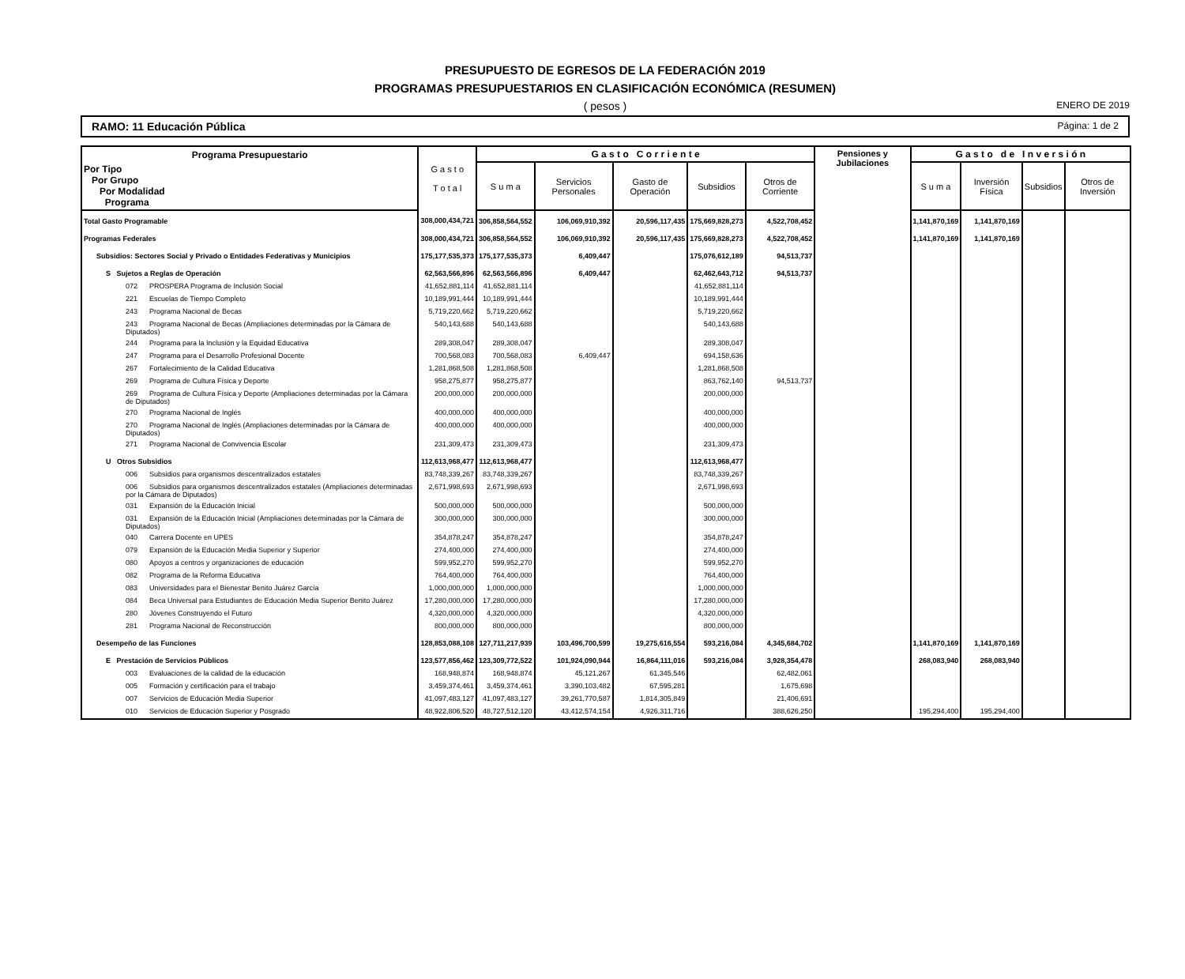PRESUPUESTO DE EGRESOS DE LA FEDERACIÓN 2019
PROGRAMAS PRESUPUESTARIOS EN CLASIFICACIÓN ECONÓMICA (RESUMEN)
( pesos ) ENERO DE 2019
RAMO: 11 Educación Pública Página: 1 de 2
| Programa Presupuestario | G a s t o T o t a l | G a s t o C o r r i e n t e | | | | | Pensiones y Jubilaciones | G a s t o d e I n v e r s i ó n | | | |
| --- | --- | --- | --- | --- | --- | --- | --- | --- | --- | --- | --- |
| Por Tipo Por Grupo Por Modalidad Programa | | S u m a | Servicios Personales | Gasto de Operación | Subsidios | Otros de Corriente | | S u m a | Inversión Física | Subsidios | Otros de Inversión |
| Total Gasto Programable | 308,000,434,721 | 306,858,564,552 | 106,069,910,392 | 20,596,117,435 | 175,669,828,273 | 4,522,708,452 | | 1,141,870,169 | 1,141,870,169 | | |
| Programas Federales | 308,000,434,721 | 306,858,564,552 | 106,069,910,392 | 20,596,117,435 | 175,669,828,273 | 4,522,708,452 | | 1,141,870,169 | 1,141,870,169 | | |
| Subsidios: Sectores Social y Privado o Entidades Federativas y Municipios | 175,177,535,373 | 175,177,535,373 | 6,409,447 | | 175,076,612,189 | 94,513,737 | | | | | |
| S Sujetos a Reglas de Operación | 62,563,566,896 | 62,563,566,896 | 6,409,447 | | 62,462,643,712 | 94,513,737 | | | | | |
| 072 PROSPERA Programa de Inclusión Social | 41,652,881,114 | 41,652,881,114 | | | 41,652,881,114 | | | | | | |
| 221 Escuelas de Tiempo Completo | 10,189,991,444 | 10,189,991,444 | | | 10,189,991,444 | | | | | | |
| 243 Programa Nacional de Becas | 5,719,220,662 | 5,719,220,662 | | | 5,719,220,662 | | | | | | |
| 243 Programa Nacional de Becas (Ampliaciones determinadas por la Cámara de Diputados) | 540,143,688 | 540,143,688 | | | 540,143,688 | | | | | | |
| 244 Programa para la Inclusión y la Equidad Educativa | 289,308,047 | 289,308,047 | | | 289,308,047 | | | | | | |
| 247 Programa para el Desarrollo Profesional Docente | 700,568,083 | 700,568,083 | 6,409,447 | | 694,158,636 | | | | | | |
| 267 Fortalecimiento de la Calidad Educativa | 1,281,868,508 | 1,281,868,508 | | | 1,281,868,508 | | | | | | |
| 269 Programa de Cultura Física y Deporte | 958,275,877 | 958,275,877 | | | 863,762,140 | 94,513,737 | | | | | |
| 269 Programa de Cultura Física y Deporte (Ampliaciones determinadas por la Cámara de Diputados) | 200,000,000 | 200,000,000 | | | 200,000,000 | | | | | | |
| 270 Programa Nacional de Inglés | 400,000,000 | 400,000,000 | | | 400,000,000 | | | | | | |
| 270 Programa Nacional de Inglés (Ampliaciones determinadas por la Cámara de Diputados) | 400,000,000 | 400,000,000 | | | 400,000,000 | | | | | | |
| 271 Programa Nacional de Convivencia Escolar | 231,309,473 | 231,309,473 | | | 231,309,473 | | | | | | |
| U Otros Subsidios | 112,613,968,477 | 112,613,968,477 | | | 112,613,968,477 | | | | | | |
| 006 Subsidios para organismos descentralizados estatales | 83,748,339,267 | 83,748,339,267 | | | 83,748,339,267 | | | | | | |
| 006 Subsidios para organismos descentralizados estatales (Ampliaciones determinadas por la Cámara de Diputados) | 2,671,998,693 | 2,671,998,693 | | | 2,671,998,693 | | | | | | |
| 031 Expansión de la Educación Inicial | 500,000,000 | 500,000,000 | | | 500,000,000 | | | | | | |
| 031 Expansión de la Educación Inicial (Ampliaciones determinadas por la Cámara de Diputados) | 300,000,000 | 300,000,000 | | | 300,000,000 | | | | | | |
| 040 Carrera Docente en UPES | 354,878,247 | 354,878,247 | | | 354,878,247 | | | | | | |
| 079 Expansión de la Educación Media Superior y Superior | 274,400,000 | 274,400,000 | | | 274,400,000 | | | | | | |
| 080 Apoyos a centros y organizaciones de educación | 599,952,270 | 599,952,270 | | | 599,952,270 | | | | | | |
| 082 Programa de la Reforma Educativa | 764,400,000 | 764,400,000 | | | 764,400,000 | | | | | | |
| 083 Universidades para el Bienestar Benito Juárez García | 1,000,000,000 | 1,000,000,000 | | | 1,000,000,000 | | | | | | |
| 084 Beca Universal para Estudiantes de Educación Media Superior Benito Juárez | 17,280,000,000 | 17,280,000,000 | | | 17,280,000,000 | | | | | | |
| 280 Jóvenes Construyendo el Futuro | 4,320,000,000 | 4,320,000,000 | | | 4,320,000,000 | | | | | | |
| 281 Programa Nacional de Reconstrucción | 800,000,000 | 800,000,000 | | | 800,000,000 | | | | | | |
| Desempeño de las Funciones | 128,853,088,108 | 127,711,217,939 | 103,496,700,599 | 19,275,616,554 | 593,216,084 | 4,345,684,702 | | 1,141,870,169 | 1,141,870,169 | | |
| E Prestación de Servicios Públicos | 123,577,856,462 | 123,309,772,522 | 101,924,090,944 | 16,864,111,016 | 593,216,084 | 3,928,354,478 | | 268,083,940 | 268,083,940 | | |
| 003 Evaluaciones de la calidad de la educación | 168,948,874 | 168,948,874 | 45,121,267 | 61,345,546 | | 62,482,061 | | | | | |
| 005 Formación y certificación para el trabajo | 3,459,374,461 | 3,459,374,461 | 3,390,103,482 | 67,595,281 | | 1,675,698 | | | | | |
| 007 Servicios de Educación Media Superior | 41,097,483,127 | 41,097,483,127 | 39,261,770,587 | 1,814,305,849 | | 21,406,691 | | | | | |
| 010 Servicios de Educación Superior y Posgrado | 48,922,806,520 | 48,727,512,120 | 43,412,574,154 | 4,926,311,716 | | 388,626,250 | | 195,294,400 | 195,294,400 | | |